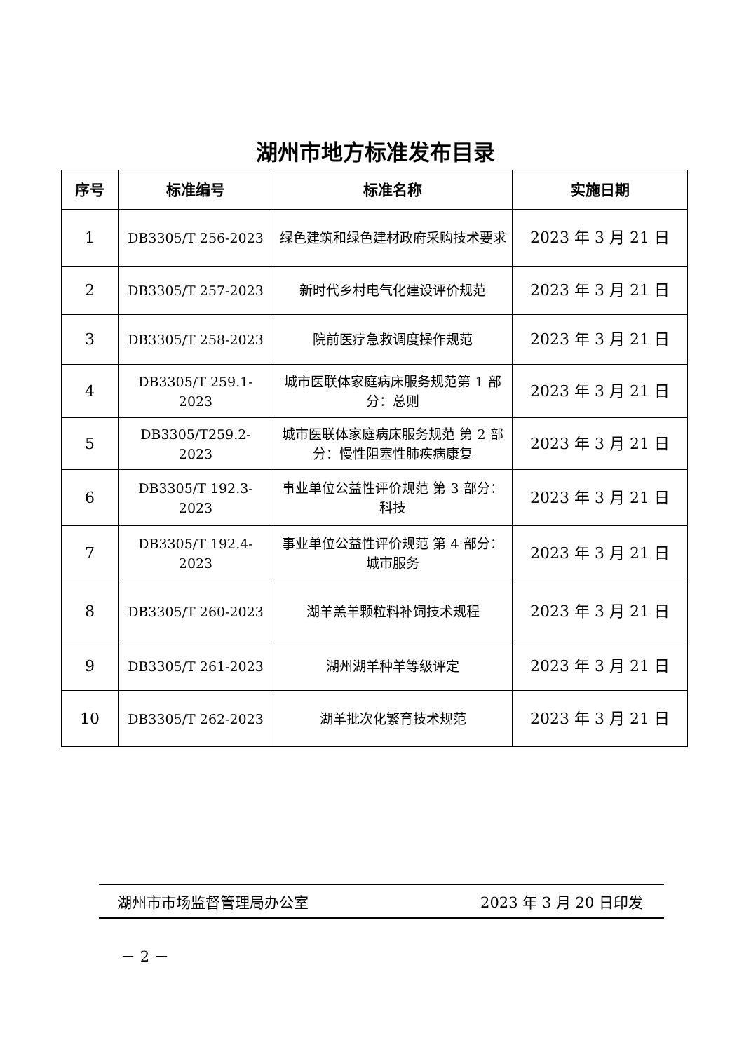湖州市地方标准发布目录
| 序号 | 标准编号 | 标准名称 | 实施日期 |
| --- | --- | --- | --- |
| 1 | DB3305/T 256-2023 | 绿色建筑和绿色建材政府采购技术要求 | 2023 年 3 月 21 日 |
| 2 | DB3305/T 257-2023 | 新时代乡村电气化建设评价规范 | 2023 年 3 月 21 日 |
| 3 | DB3305/T 258-2023 | 院前医疗急救调度操作规范 | 2023 年 3 月 21 日 |
| 4 | DB3305/T 259.1-2023 | 城市医联体家庭病床服务规范第 1 部分：总则 | 2023 年 3 月 21 日 |
| 5 | DB3305/T259.2-2023 | 城市医联体家庭病床服务规范 第 2 部分：慢性阻塞性肺疾病康复 | 2023 年 3 月 21 日 |
| 6 | DB3305/T 192.3-2023 | 事业单位公益性评价规范 第 3 部分：科技 | 2023 年 3 月 21 日 |
| 7 | DB3305/T 192.4-2023 | 事业单位公益性评价规范 第 4 部分：城市服务 | 2023 年 3 月 21 日 |
| 8 | DB3305/T 260-2023 | 湖羊羔羊颗粒料补饲技术规程 | 2023 年 3 月 21 日 |
| 9 | DB3305/T 261-2023 | 湖州湖羊种羊等级评定 | 2023 年 3 月 21 日 |
| 10 | DB3305/T 262-2023 | 湖羊批次化繁育技术规范 | 2023 年 3 月 21 日 |
湖州市市场监督管理局办公室 2023 年 3 月 20 日印发
－ 2 －